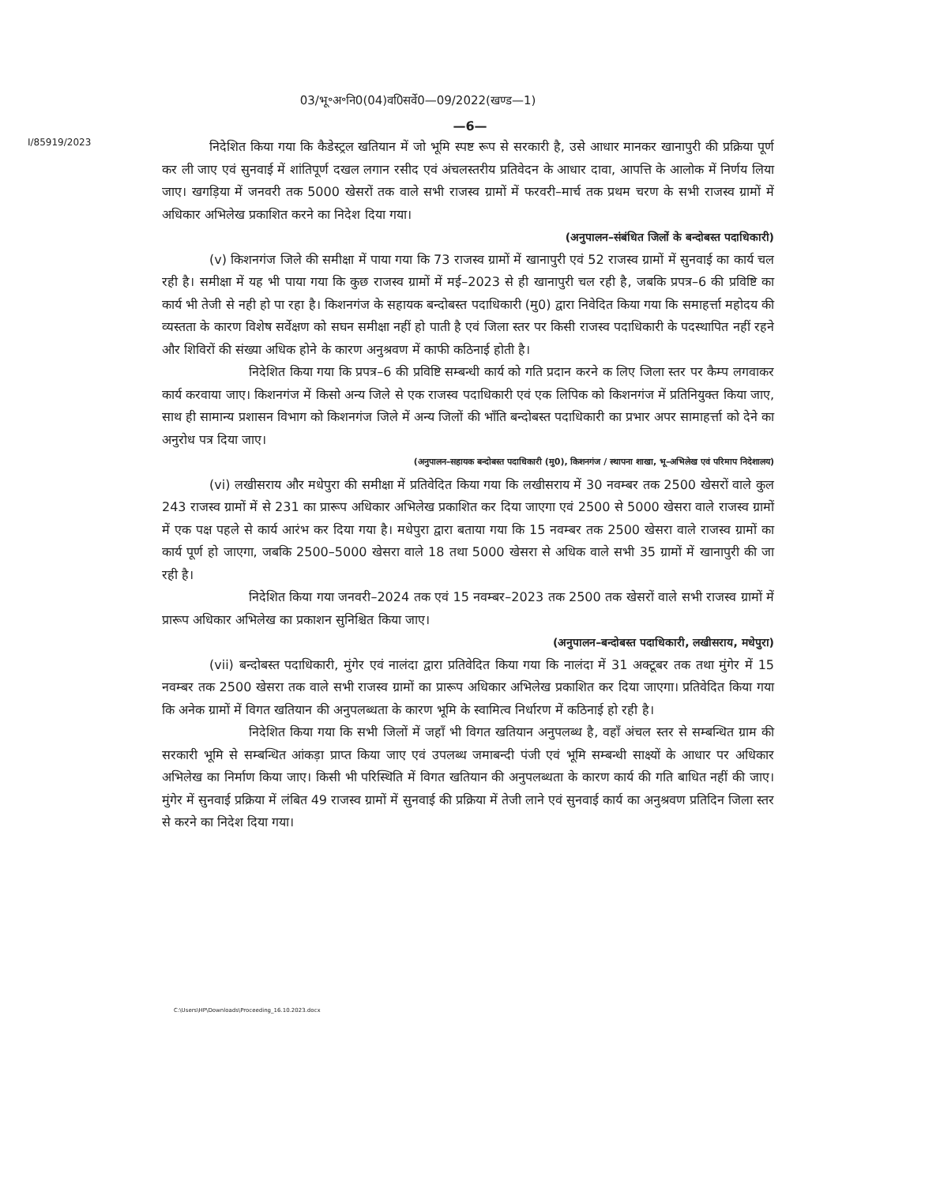03/भू॰अ॰नि0(04)व0िसर्वे0—09/2022(खण्ड—1)
—6—
I/85919/2023
निदेशित किया गया कि कैडेस्ट्रल खतियान में जो भूमि स्पष्ट रूप से सरकारी है, उसे आधार मानकर खानापुरी की प्रक्रिया पूर्ण कर ली जाए एवं सुनवाई में शांतिपूर्ण दखल लगान रसीद एवं अंचलस्तरीय प्रतिवेदन के आधार दावा, आपत्ति के आलोक में निर्णय लिया जाए। खगड़िया में जनवरी तक 5000 खेसरों तक वाले सभी राजस्व ग्रामों में फरवरी–मार्च तक प्रथम चरण के सभी राजस्व ग्रामों में अधिकार अभिलेख प्रकाशित करने का निदेश दिया गया।
(अनुपालन–संबंधित जिलों के बन्दोबस्त पदाधिकारी)
(v) किशनगंज जिले की समीक्षा में पाया गया कि 73 राजस्व ग्रामों में खानापुरी एवं 52 राजस्व ग्रामों में सुनवाई का कार्य चल रही है। समीक्षा में यह भी पाया गया कि कुछ राजस्व ग्रामों में मई–2023 से ही खानापुरी चल रही है, जबकि प्रपत्र–6 की प्रविष्टि का कार्य भी तेजी से नही हो पा रहा है। किशनगंज के सहायक बन्दोबस्त पदाधिकारी (मु0) द्वारा निवेदित किया गया कि समाहर्त्ता महोदय की व्यस्तता के कारण विशेष सर्वेक्षण को सघन समीक्षा नहीं हो पाती है एवं जिला स्तर पर किसी राजस्व पदाधिकारी के पदस्थापित नहीं रहने और शिविरों की संख्या अधिक होने के कारण अनुश्रवण में काफी कठिनाई होती है।
निदेशित किया गया कि प्रपत्र–6 की प्रविष्टि सम्बन्धी कार्य को गति प्रदान करने क लिए जिला स्तर पर कैम्प लगवाकर कार्य करवाया जाए। किशनगंज में किसो अन्य जिले से एक राजस्व पदाधिकारी एवं एक लिपिक को किशनगंज में प्रतिनियुक्त किया जाए, साथ ही सामान्य प्रशासन विभाग को किशनगंज जिले में अन्य जिलों की भाँति बन्दोबस्त पदाधिकारी का प्रभार अपर सामाहर्त्ता को देने का अनुरोध पत्र दिया जाए।
(अनुपालन–सहायक बन्दोबस्त पदाधिकारी (मु0), किशनगंज / स्थापना शाखा, भू–अभिलेख एवं परिमाप निदेशालय)
(vi) लखीसराय और मधेपुरा की समीक्षा में प्रतिवेदित किया गया कि लखीसराय में 30 नवम्बर तक 2500 खेसरों वाले कुल 243 राजस्व ग्रामों में से 231 का प्रारूप अधिकार अभिलेख प्रकाशित कर दिया जाएगा एवं 2500 से 5000 खेसरा वाले राजस्व ग्रामों में एक पक्ष पहले से कार्य आरंभ कर दिया गया है। मधेपुरा द्वारा बताया गया कि 15 नवम्बर तक 2500 खेसरा वाले राजस्व ग्रामों का कार्य पूर्ण हो जाएगा, जबकि 2500–5000 खेसरा वाले 18 तथा 5000 खेसरा से अधिक वाले सभी 35 ग्रामों में खानापुरी की जा रही है।
निदेशित किया गया जनवरी–2024 तक एवं 15 नवम्बर–2023 तक 2500 तक खेसरों वाले सभी राजस्व ग्रामों में प्रारूप अधिकार अभिलेख का प्रकाशन सुनिश्चित किया जाए।
(अनुपालन–बन्दोबस्त पदाधिकारी, लखीसराय, मधेपुरा)
(vii) बन्दोबस्त पदाधिकारी, मुंगेर एवं नालंदा द्वारा प्रतिवेदित किया गया कि नालंदा में 31 अक्टूबर तक तथा मुंगेर में 15 नवम्बर तक 2500 खेसरा तक वाले सभी राजस्व ग्रामों का प्रारूप अधिकार अभिलेख प्रकाशित कर दिया जाएगा। प्रतिवेदित किया गया कि अनेक ग्रामों में विगत खतियान की अनुपलब्धता के कारण भूमि के स्वामित्व निर्धारण में कठिनाई हो रही है।
निदेशित किया गया कि सभी जिलों में जहाँ भी विगत खतियान अनुपलब्ध है, वहाँ अंचल स्तर से सम्बन्धित ग्राम की सरकारी भूमि से सम्बन्धित आंकड़ा प्राप्त किया जाए एवं उपलब्ध जमाबन्दी पंजी एवं भूमि सम्बन्धी साक्ष्यों के आधार पर अधिकार अभिलेख का निर्माण किया जाए। किसी भी परिस्थिति में विगत खतियान की अनुपलब्धता के कारण कार्य की गति बाधित नहीं की जाए। मुंगेर में सुनवाई प्रक्रिया में लंबित 49 राजस्व ग्रामों में सुनवाई की प्रक्रिया में तेजी लाने एवं सुनवाई कार्य का अनुश्रवण प्रतिदिन जिला स्तर से करने का निदेश दिया गया।
C:\Users\HP\Downloads\Proceeding_16.10.2023.docx